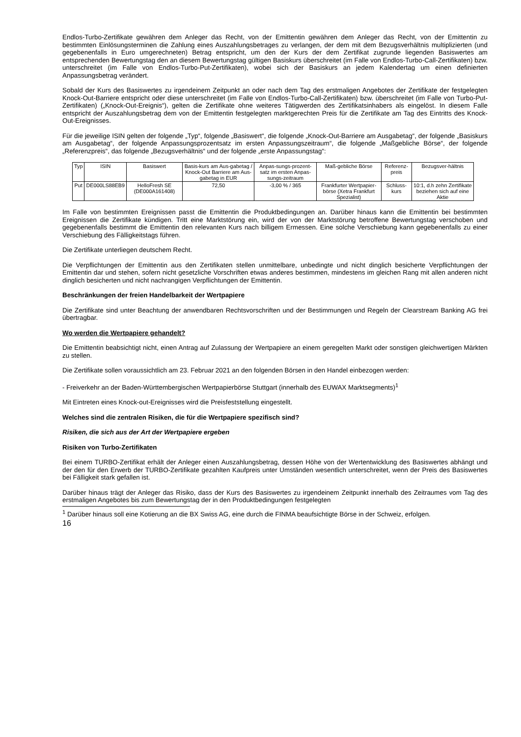Endlos-Turbo-Zertifikate gewähren dem Anleger das Recht, von der Emittentin gewähren dem Anleger das Recht, von der Emittentin zu bestimmten Einlösungsterminen die Zahlung eines Auszahlungsbetrages zu verlangen, der dem mit dem Bezugsverhältnis multiplizierten (und gegebenenfalls in Euro umgerechneten) Betrag entspricht, um den der Kurs der dem Zertifikat zugrunde liegenden Basiswertes am entsprechenden Bewertungstag den an diesem Bewertungstag gültigen Basiskurs überschreitet (im Falle von Endlos-Turbo-Call-Zertifikaten) bzw. unterschreitet (im Falle von Endlos-Turbo-Put-Zertifikaten), wobei sich der Basiskurs an jedem Kalendertag um einen definierten Anpassungsbetrag verändert.
Sobald der Kurs des Basiswertes zu irgendeinem Zeitpunkt an oder nach dem Tag des erstmaligen Angebotes der Zertifikate der festgelegten Knock-Out-Barriere entspricht oder diese unterschreitet (im Falle von Endlos-Turbo-Call-Zertifikaten) bzw. überschreitet (im Falle von Turbo-Put-Zertifikaten) („Knock-Out-Ereignis“), gelten die Zertifikate ohne weiteres Tätigwerden des Zertifikatsinhabers als eingelöst. In diesem Falle entspricht der Auszahlungsbetrag dem von der Emittentin festgelegten marktgerechten Preis für die Zertifikate am Tag des Eintritts des Knock-Out-Ereignisses.
Für die jeweilige ISIN gelten der folgende „Typ“, folgende „Basiswert“, die folgende „Knock-Out-Barriere am Ausgabetag“, der folgende „Basiskurs am Ausgabetag“, der folgende Anpassungsprozentsatz im ersten Anpassungszeitraum“, die folgende „Maßgebliche Börse“, der folgende „Referenzpreis“, das folgende „Bezugsverhältnis“ und der folgende „erste Anpassungstag“:
| Typ | ISIN | Basiswert | Basis-kurs am Aus-gabetag / Knock-Out Barriere am Aus-gabetag in EUR | Anpas-sungs-prozent-satz im ersten Anpas-sungs-zeitraum | Maß-gebliche Börse | Referenz-preis | Bezugsver-hältnis |
| --- | --- | --- | --- | --- | --- | --- | --- |
| Put | DE000LS88EB9 | HelloFresh SE (DE000A161408) | 72,50 | -3,00 % / 365 | Frankfurter Wertpapier-börse (Xetra Frankfurt Spezialist) | Schluss-kurs | 10:1, d.h zehn Zertifikate beziehen sich auf eine Aktie |
Im Falle von bestimmten Ereignissen passt die Emittentin die Produktbedingungen an. Darüber hinaus kann die Emittentin bei bestimmten Ereignissen die Zertifikate kündigen. Tritt eine Marktstörung ein, wird der von der Marktstörung betroffene Bewertungstag verschoben und gegebenenfalls bestimmt die Emittentin den relevanten Kurs nach billigem Ermessen. Eine solche Verschiebung kann gegebenenfalls zu einer Verschiebung des Fälligkeitstags führen.
Die Zertifikate unterliegen deutschem Recht.
Die Verpflichtungen der Emittentin aus den Zertifikaten stellen unmittelbare, unbedingte und nicht dinglich besicherte Verpflichtungen der Emittentin dar und stehen, sofern nicht gesetzliche Vorschriften etwas anderes bestimmen, mindestens im gleichen Rang mit allen anderen nicht dinglich besicherten und nicht nachrangigen Verpflichtungen der Emittentin.
Beschränkungen der freien Handelbarkeit der Wertpapiere
Die Zertifikate sind unter Beachtung der anwendbaren Rechtsvorschriften und der Bestimmungen und Regeln der Clearstream Banking AG frei übertragbar.
Wo werden die Wertpapiere gehandelt?
Die Emittentin beabsichtigt nicht, einen Antrag auf Zulassung der Wertpapiere an einem geregelten Markt oder sonstigen gleichwertigen Märkten zu stellen.
Die Zertifikate sollen voraussichtlich am 23. Februar 2021 an den folgenden Börsen in den Handel einbezogen werden:
- Freiverkehr an der Baden-Württembergischen Wertpapierbörse Stuttgart (innerhalb des EUWAX Marktsegments)<sup>1</sup>
Mit Eintreten eines Knock-out-Ereignisses wird die Preisfeststellung eingestellt.
Welches sind die zentralen Risiken, die für die Wertpapiere spezifisch sind?
Risiken, die sich aus der Art der Wertpapiere ergeben
Risiken von Turbo-Zertifikaten
Bei einem TURBO-Zertifikat erhält der Anleger einen Auszahlungsbetrag, dessen Höhe von der Wertentwicklung des Basiswertes abhängt und der den für den Erwerb der TURBO-Zertifikate gezahlten Kaufpreis unter Umständen wesentlich unterschreitet, wenn der Preis des Basiswertes bei Fälligkeit stark gefallen ist.
Darüber hinaus trägt der Anleger das Risiko, dass der Kurs des Basiswertes zu irgendeinem Zeitpunkt innerhalb des Zeitraumes vom Tag des erstmaligen Angebotes bis zum Bewertungstag der in den Produktbedingungen festgelegten
<sup>1</sup> Darüber hinaus soll eine Kotierung an die BX Swiss AG, eine durch die FINMA beaufsichtigte Börse in der Schweiz, erfolgen.
16